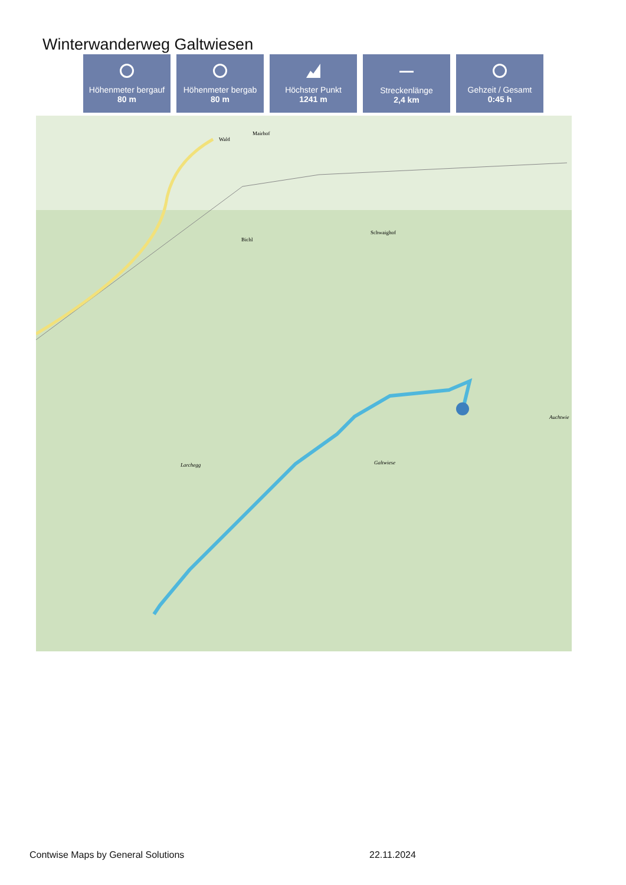Winterwanderweg Galtwiesen
Höhenmeter bergauf
80 m
Höhenmeter bergab
80 m
Höchster Punkt
1241 m
Streckenlänge
2,4 km
Gehzeit / Gesamt
0:45 h
Wald
Mairhof
Bichl
Schwaighof
Larchegg Galtwiese
Auchtwie
Contwise Maps by General Solutions
22.11.2024